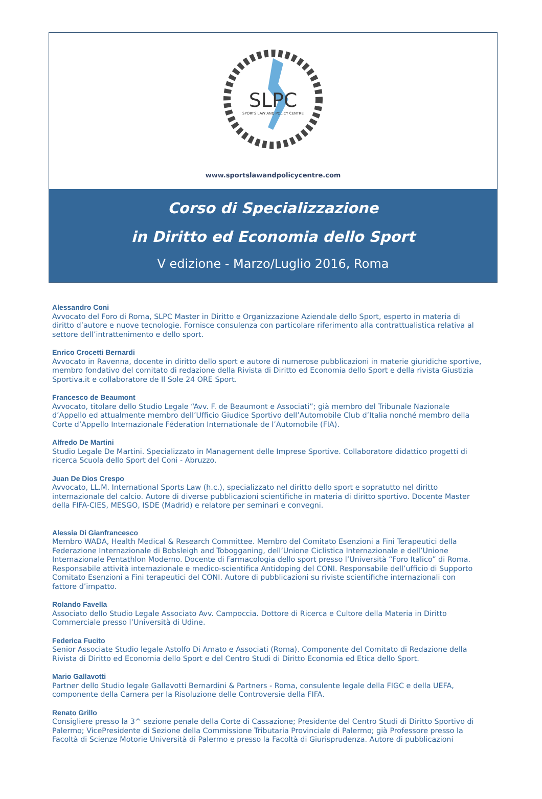SLPC
SPORTS LAW AND POLICY CENTRE
www.sportslawandpolicycentre.com
Corso di Specializzazione
in Diritto ed Economia dello Sport
V edizione - Marzo/Luglio 2016, Roma
Alessandro Coni
Avvocato del Foro di Roma, SLPC Master in Diritto e Organizzazione Aziendale dello Sport, esperto in materia di diritto d’autore e nuove tecnologie. Fornisce consulenza con particolare riferimento alla contrattualistica relativa al settore dell’intrattenimento e dello sport.
Enrico Crocetti Bernardi
Avvocato in Ravenna, docente in diritto dello sport e autore di numerose pubblicazioni in materie giuridiche sportive, membro fondativo del comitato di redazione della Rivista di Diritto ed Economia dello Sport e della rivista Giustizia Sportiva.it e collaboratore de Il Sole 24 ORE Sport.
Francesco de Beaumont
Avvocato, titolare dello Studio Legale “Avv. F. de Beaumont e Associati”; già membro del Tribunale Nazionale d’Appello ed attualmente membro dell’Ufficio Giudice Sportivo dell’Automobile Club d’Italia nonché membro della Corte d’Appello Internazionale Féderation Internationale de l’Automobile (FIA).
Alfredo De Martini
Studio Legale De Martini. Specializzato in Management delle Imprese Sportive. Collaboratore didattico progetti di ricerca Scuola dello Sport del Coni - Abruzzo.
Juan De Dios Crespo
Avvocato, LL.M. International Sports Law (h.c.), specializzato nel diritto dello sport e sopratutto nel diritto internazionale del calcio. Autore di diverse pubblicazioni scientifiche in materia di diritto sportivo. Docente Master della FIFA-CIES, MESGO, ISDE (Madrid) e relatore per seminari e convegni.
Alessia Di Gianfrancesco
Membro WADA, Health Medical & Research Committee. Membro del Comitato Esenzioni a Fini Terapeutici della Federazione Internazionale di Bobsleigh and Tobogganing, dell’Unione Ciclistica Internazionale e dell’Unione Internazionale Pentathlon Moderno. Docente di Farmacologia dello sport presso l’Università “Foro Italico” di Roma. Responsabile attività internazionale e medico-scientifica Antidoping del CONI. Responsabile dell’ufficio di Supporto Comitato Esenzioni a Fini terapeutici del CONI. Autore di pubblicazioni su riviste scientifiche internazionali con fattore d’impatto.
Rolando Favella
Associato dello Studio Legale Associato Avv. Campoccia. Dottore di Ricerca e Cultore della Materia in Diritto Commerciale presso l’Università di Udine.
Federica Fucito
Senior Associate Studio legale Astolfo Di Amato e Associati (Roma). Componente del Comitato di Redazione della Rivista di Diritto ed Economia dello Sport e del Centro Studi di Diritto Economia ed Etica dello Sport.
Mario Gallavotti
Partner dello Studio legale Gallavotti Bernardini & Partners - Roma, consulente legale della FIGC e della UEFA, componente della Camera per la Risoluzione delle Controversie della FIFA.
Renato Grillo
Consigliere presso la 3^ sezione penale della Corte di Cassazione; Presidente del Centro Studi di Diritto Sportivo di Palermo; VicePresidente di Sezione della Commissione Tributaria Provinciale di Palermo; già Professore presso la Facoltà di Scienze Motorie Università di Palermo e presso la Facoltà di Giurisprudenza. Autore di pubblicazioni